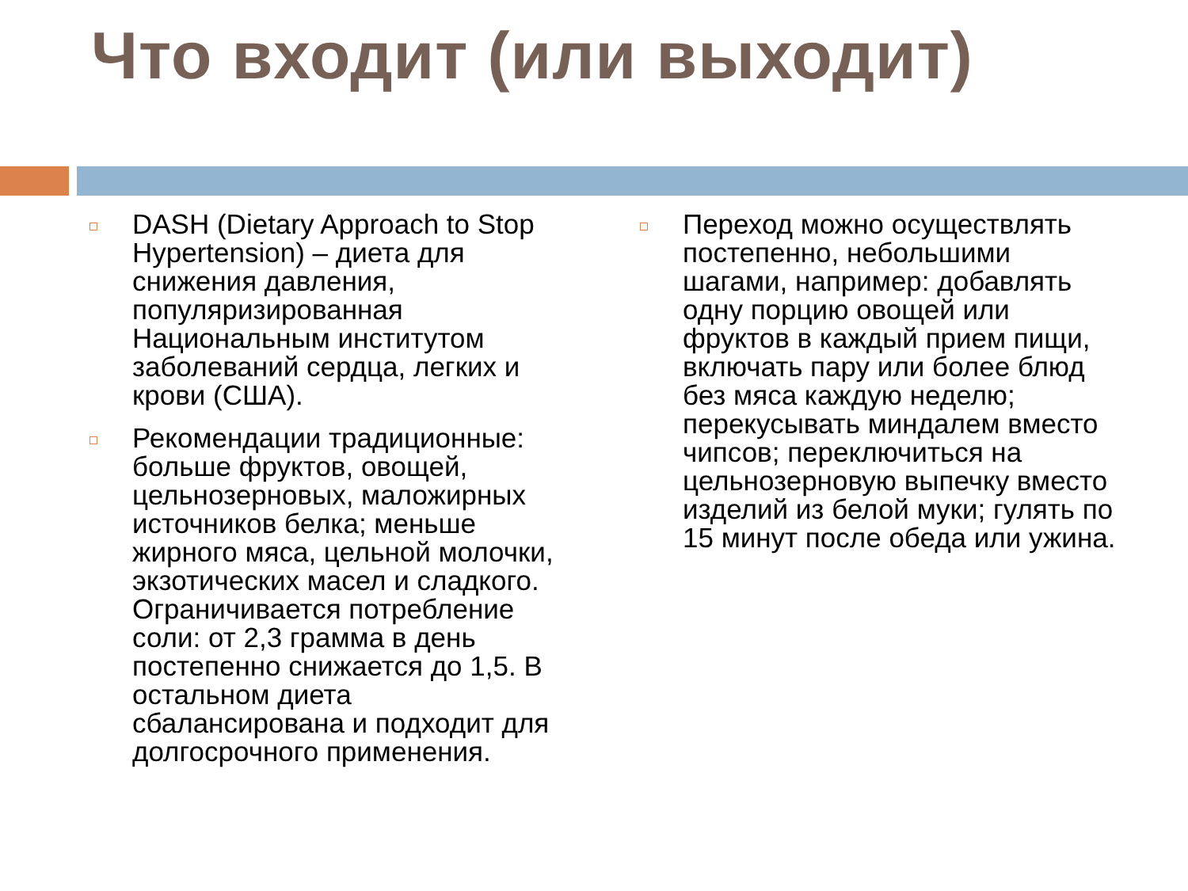Что входит (или выходит)
DASH (Dietary Approach to Stop Hypertension) – диета для снижения давления, популяризированная Национальным институтом заболеваний сердца, легких и крови (США).
Рекомендации традиционные: больше фруктов, овощей, цельнозерновых, маложирных источников белка; меньше жирного мяса, цельной молочки, экзотических масел и сладкого. Ограничивается потребление соли: от 2,3 грамма в день постепенно снижается до 1,5. В остальном диета сбалансирована и подходит для долгосрочного применения.
Переход можно осуществлять постепенно, небольшими шагами, например: добавлять одну порцию овощей или фруктов в каждый прием пищи, включать пару или более блюд без мяса каждую неделю; перекусывать миндалем вместо чипсов; переключиться на цельнозерновую выпечку вместо изделий из белой муки; гулять по 15 минут после обеда или ужина.